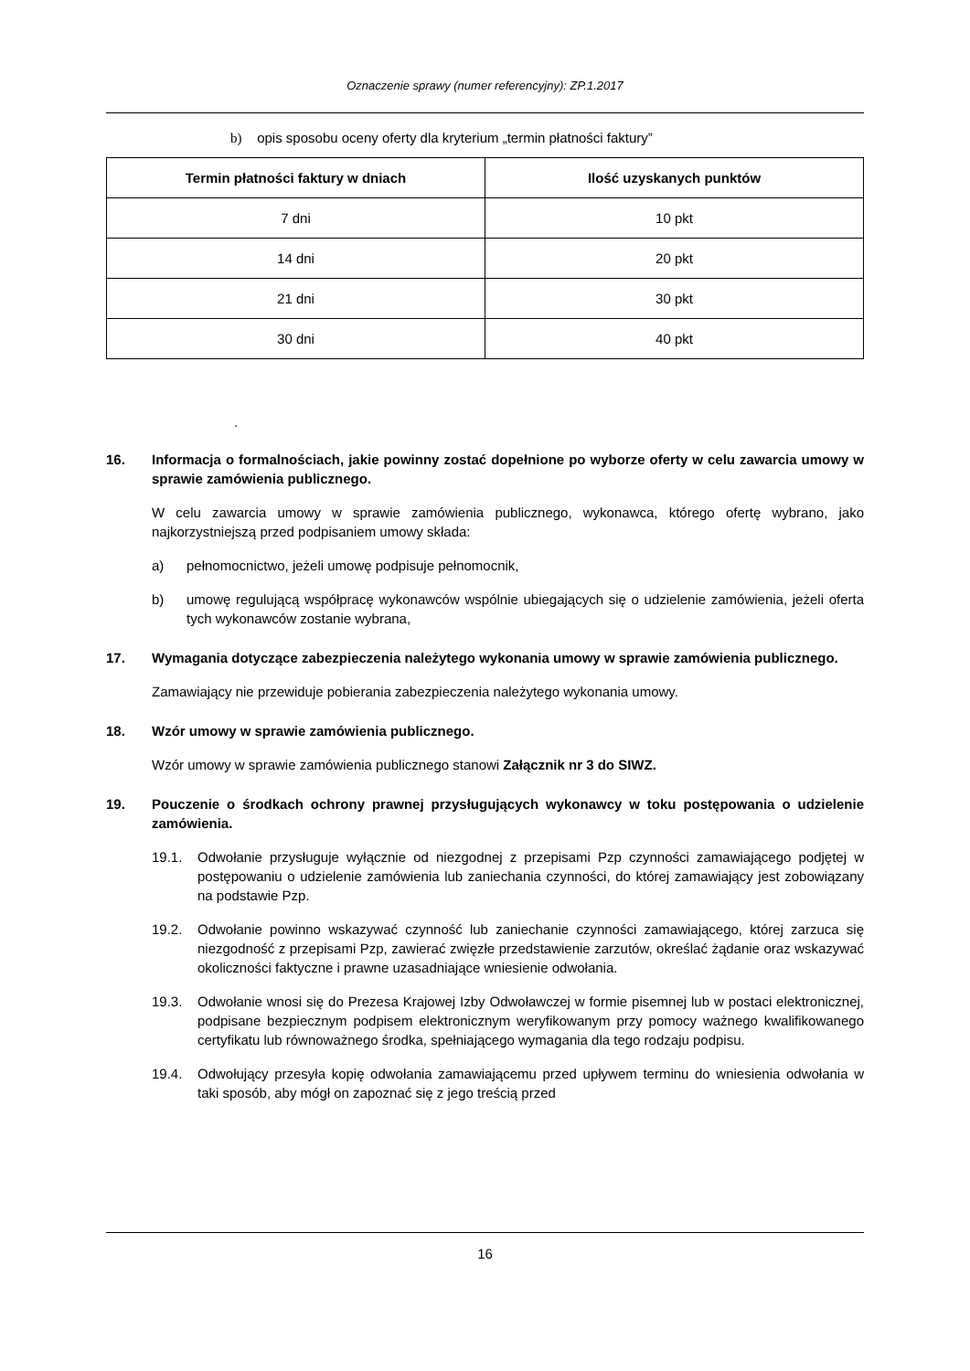Oznaczenie sprawy (numer referencyjny): ZP.1.2017
b) opis sposobu oceny oferty dla kryterium „termin płatności faktury”
| Termin płatności faktury w dniach | Ilość uzyskanych punktów |
| --- | --- |
| 7 dni | 10 pkt |
| 14 dni | 20 pkt |
| 21 dni | 30 pkt |
| 30 dni | 40 pkt |
.
16. Informacja o formalnościach, jakie powinny zostać dopełnione po wyborze oferty w celu zawarcia umowy w sprawie zamówienia publicznego.
W celu zawarcia umowy w sprawie zamówienia publicznego, wykonawca, którego ofertę wybrano, jako najkorzystniejszą przed podpisaniem umowy składa:
a) pełnomocnictwo, jeżeli umowę podpisuje pełnomocnik,
b) umowę regulującą współpracę wykonawców wspólnie ubiegających się o udzielenie zamówienia, jeżeli oferta tych wykonawców zostanie wybrana,
17. Wymagania dotyczące zabezpieczenia należytego wykonania umowy w sprawie zamówienia publicznego.
Zamawiający nie przewiduje pobierania zabezpieczenia należytego wykonania umowy.
18. Wzór umowy w sprawie zamówienia publicznego.
Wzór umowy w sprawie zamówienia publicznego stanowi Załącznik nr 3 do SIWZ.
19. Pouczenie o środkach ochrony prawnej przysługujących wykonawcy w toku postępowania o udzielenie zamówienia.
19.1. Odwołanie przysługuje wyłącznie od niezgodnej z przepisami Pzp czynności zamawiającego podjętej w postępowaniu o udzielenie zamówienia lub zaniechania czynności, do której zamawiający jest zobowiązany na podstawie Pzp.
19.2. Odwołanie powinno wskazywać czynność lub zaniechanie czynności zamawiającego, której zarzuca się niezgodność z przepisami Pzp, zawierać zwięzłe przedstawienie zarzutów, określać żądanie oraz wskazywać okoliczności faktyczne i prawne uzasadniające wniesienie odwołania.
19.3. Odwołanie wnosi się do Prezesa Krajowej Izby Odwoławczej w formie pisemnej lub w postaci elektronicznej, podpisane bezpiecznym podpisem elektronicznym weryfikowanym przy pomocy ważnego kwalifikowanego certyfikatu lub równoważnego środka, spełniającego wymagania dla tego rodzaju podpisu.
19.4. Odwołujący przesyła kopię odwołania zamawiającemu przed upływem terminu do wniesienia odwołania w taki sposób, aby mógł on zapoznać się z jego treścią przed
16